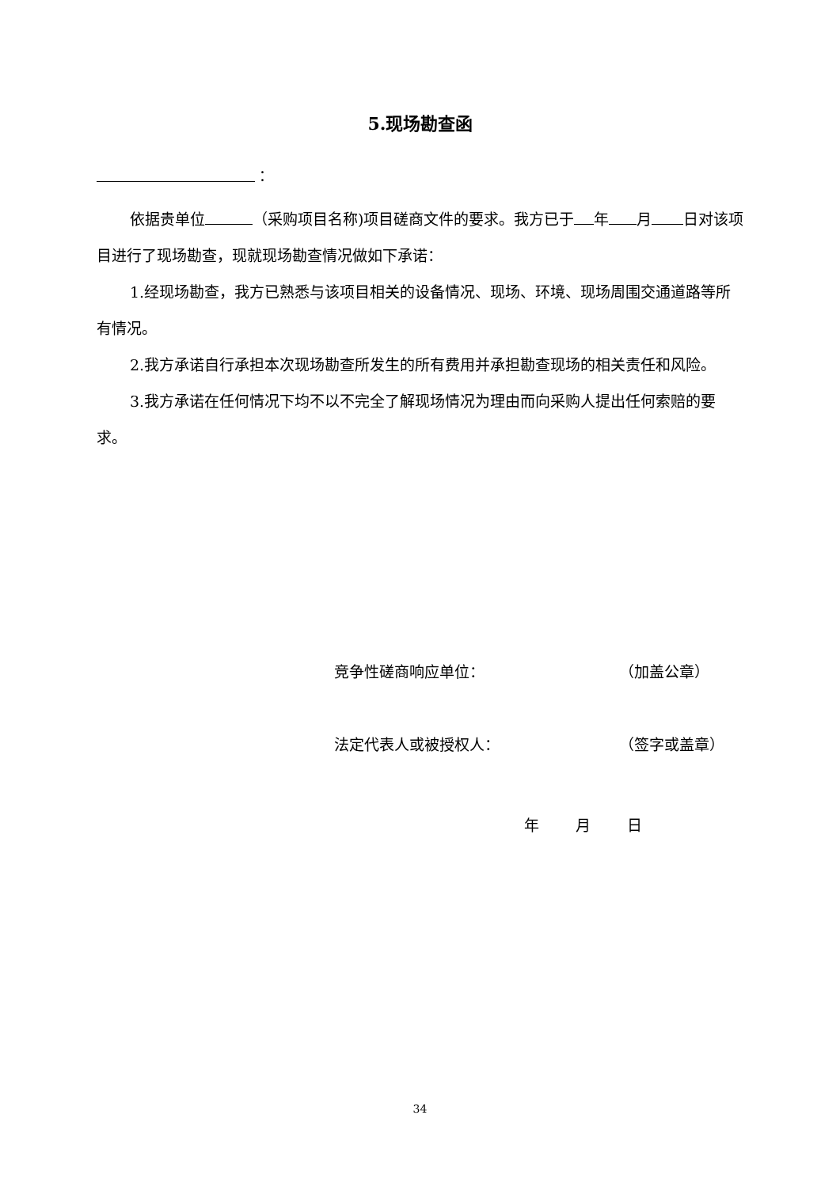5.现场勘查函
：
依据贵单位 （采购项目名称)项目磋商文件的要求。我方已于 年 月 日对该项目进行了现场勘查，现就现场勘查情况做如下承诺：
1.经现场勘查，我方已熟悉与该项目相关的设备情况、现场、环境、现场周围交通道路等所有情况。
2.我方承诺自行承担本次现场勘查所发生的所有费用并承担勘查现场的相关责任和风险。
3.我方承诺在任何情况下均不以不完全了解现场情况为理由而向采购人提出任何索赔的要求。
竞争性磋商响应单位： （加盖公章）
法定代表人或被授权人： （签字或盖章）
年 月 日
34